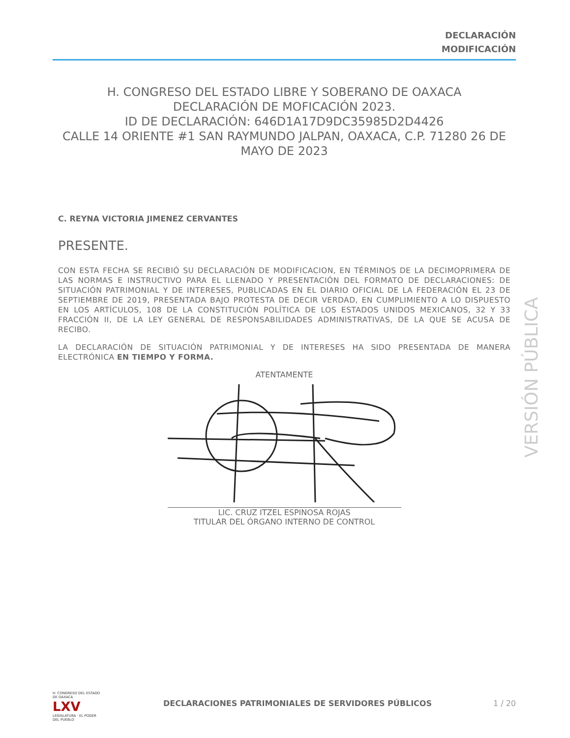DECLARACIÓN
MODIFICACIÓN
H. CONGRESO DEL ESTADO LIBRE Y SOBERANO DE OAXACA
DECLARACIÓN DE MOFICACIÓN 2023.
ID DE DECLARACIÓN: 646D1A17D9DC35985D2D4426
CALLE 14 ORIENTE #1 SAN RAYMUNDO JALPAN, OAXACA, C.P. 71280 26 DE MAYO DE 2023
C. REYNA VICTORIA JIMENEZ CERVANTES
PRESENTE.
CON ESTA FECHA SE RECIBIÓ SU DECLARACIÓN DE MODIFICACION, EN TÉRMINOS DE LA DECIMOPRIMERA DE LAS NORMAS E INSTRUCTIVO PARA EL LLENADO Y PRESENTACIÓN DEL FORMATO DE DECLARACIONES: DE SITUACIÓN PATRIMONIAL Y DE INTERESES, PUBLICADAS EN EL DIARIO OFICIAL DE LA FEDERACIÓN EL 23 DE SEPTIEMBRE DE 2019, PRESENTADA BAJO PROTESTA DE DECIR VERDAD, EN CUMPLIMIENTO A LO DISPUESTO EN LOS ARTÍCULOS, 108 DE LA CONSTITUCIÓN POLÍTICA DE LOS ESTADOS UNIDOS MEXICANOS, 32 Y 33 FRACCIÓN II, DE LA LEY GENERAL DE RESPONSABILIDADES ADMINISTRATIVAS, DE LA QUE SE ACUSA DE RECIBO.
LA DECLARACIÓN DE SITUACIÓN PATRIMONIAL Y DE INTERESES HA SIDO PRESENTADA DE MANERA ELECTRÓNICA EN TIEMPO Y FORMA.
ATENTAMENTE
LIC. CRUZ ITZEL ESPINOSA ROJAS
TITULAR DEL ÓRGANO INTERNO DE CONTROL
VERSIÓN PÚBLICA
H. CONGRESO DEL ESTADO DE OAXACA
LXV
LEGISLATURA · EL PODER DEL PUEBLO
DECLARACIONES PATRIMONIALES DE SERVIDORES PÚBLICOS
1 / 20